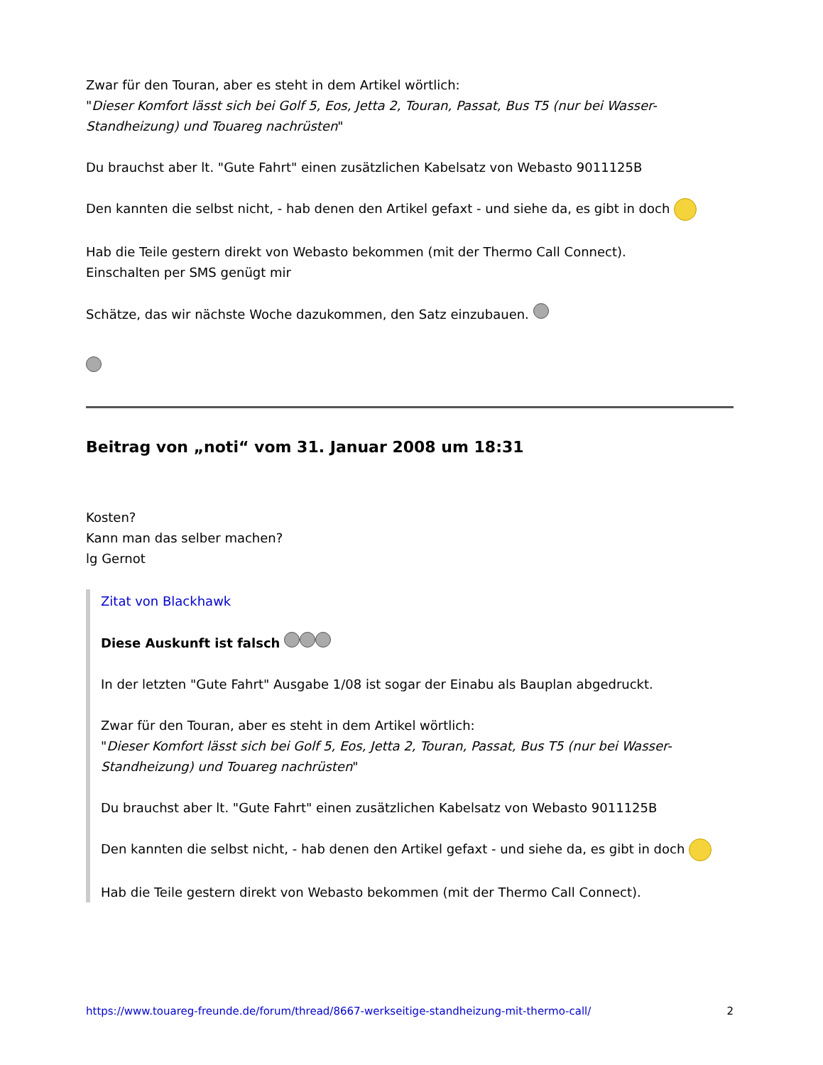Zwar für den Touran, aber es steht in dem Artikel wörtlich:
"Dieser Komfort lässt sich bei Golf 5, Eos, Jetta 2, Touran, Passat, Bus T5 (nur bei Wasser-Standheizung) und Touareg nachrüsten"
Du brauchst aber lt. "Gute Fahrt" einen zusätzlichen Kabelsatz von Webasto 9011125B
Den kannten die selbst nicht, - hab denen den Artikel gefaxt - und siehe da, es gibt in doch
Hab die Teile gestern direkt von Webasto bekommen (mit der Thermo Call Connect).
Einschalten per SMS genügt mir
Schätze, das wir nächste Woche dazukommen, den Satz einzubauen.
Beitrag von „noti“ vom 31. Januar 2008 um 18:31
Kosten?
Kann man das selber machen?
lg Gernot
Zitat von Blackhawk
Diese Auskunft ist falsch
In der letzten "Gute Fahrt" Ausgabe 1/08 ist sogar der Einabu als Bauplan abgedruckt.
Zwar für den Touran, aber es steht in dem Artikel wörtlich:
"Dieser Komfort lässt sich bei Golf 5, Eos, Jetta 2, Touran, Passat, Bus T5 (nur bei Wasser-Standheizung) und Touareg nachrüsten"
Du brauchst aber lt. "Gute Fahrt" einen zusätzlichen Kabelsatz von Webasto 9011125B
Den kannten die selbst nicht, - hab denen den Artikel gefaxt - und siehe da, es gibt in doch
Hab die Teile gestern direkt von Webasto bekommen (mit der Thermo Call Connect).
https://www.touareg-freunde.de/forum/thread/8667-werkseitige-standheizung-mit-thermo-call/ 2